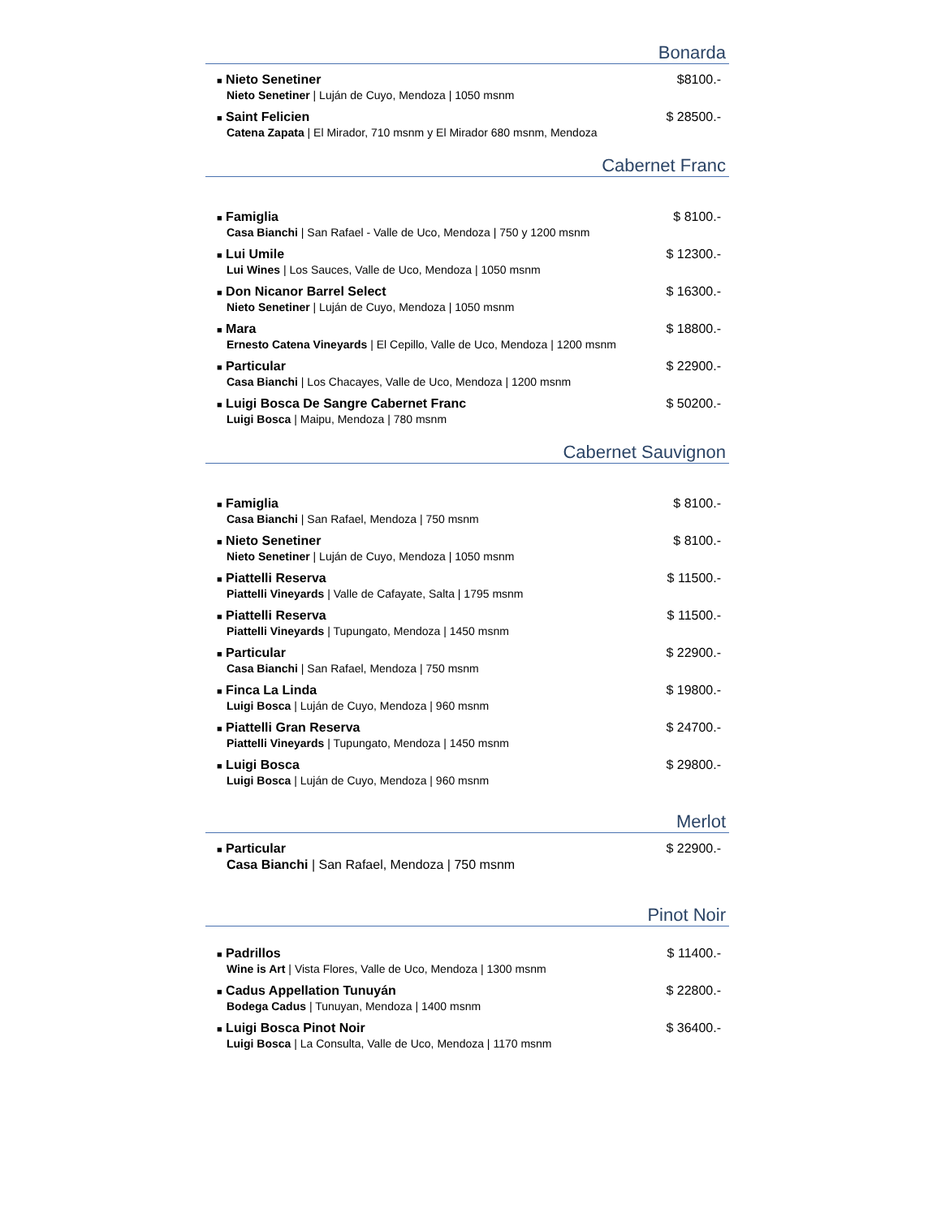Bonarda
■ Nieto Senetiner $8100.-
Nieto Senetiner | Luján de Cuyo, Mendoza | 1050 msnm
■ Saint Felicien $ 28500.-
Catena Zapata | El Mirador, 710 msnm y El Mirador 680 msnm, Mendoza
Cabernet Franc
■ Famiglia $ 8100.-
Casa Bianchi | San Rafael - Valle de Uco, Mendoza | 750 y 1200 msnm
■ Lui Umile $ 12300.-
Lui Wines | Los Sauces, Valle de Uco, Mendoza | 1050 msnm
■ Don Nicanor Barrel Select $ 16300.-
Nieto Senetiner | Luján de Cuyo, Mendoza | 1050 msnm
■ Mara $ 18800.-
Ernesto Catena Vineyards | El Cepillo, Valle de Uco, Mendoza | 1200 msnm
■ Particular $ 22900.-
Casa Bianchi | Los Chacayes, Valle de Uco, Mendoza | 1200 msnm
■ Luigi Bosca De Sangre Cabernet Franc
$ 50200.-
Luigi Bosca | Maipu, Mendoza | 780 msnm
Cabernet Sauvignon
■ Famiglia $ 8100.-
Casa Bianchi | San Rafael, Mendoza | 750 msnm
■ Nieto Senetiner $ 8100.-
Nieto Senetiner | Luján de Cuyo, Mendoza | 1050 msnm
■ Piattelli Reserva $ 11500.-
Piattelli Vineyards | Valle de Cafayate, Salta | 1795 msnm
■ Piattelli Reserva $ 11500.-
Piattelli Vineyards | Tupungato, Mendoza | 1450 msnm
■ Particular $ 22900.-
Casa Bianchi | San Rafael, Mendoza | 750 msnm
■ Finca La Linda $ 19800.-
Luigi Bosca | Luján de Cuyo, Mendoza | 960 msnm
■ Piattelli Gran Reserva $ 24700.-
Piattelli Vineyards | Tupungato, Mendoza | 1450 msnm
■ Luigi Bosca $ 29800.-
Luigi Bosca | Luján de Cuyo, Mendoza | 960 msnm
Merlot
■ Particular $ 22900.-
Casa Bianchi | San Rafael, Mendoza | 750 msnm
Pinot Noir
■ Padrillos $ 11400.-
Wine is Art | Vista Flores, Valle de Uco, Mendoza | 1300 msnm
■ Cadus Appellation Tunuyán $ 22800.-
Bodega Cadus | Tunuyan, Mendoza | 1400 msnm
■ Luigi Bosca Pinot Noir $ 36400.-
Luigi Bosca | La Consulta, Valle de Uco, Mendoza | 1170 msnm